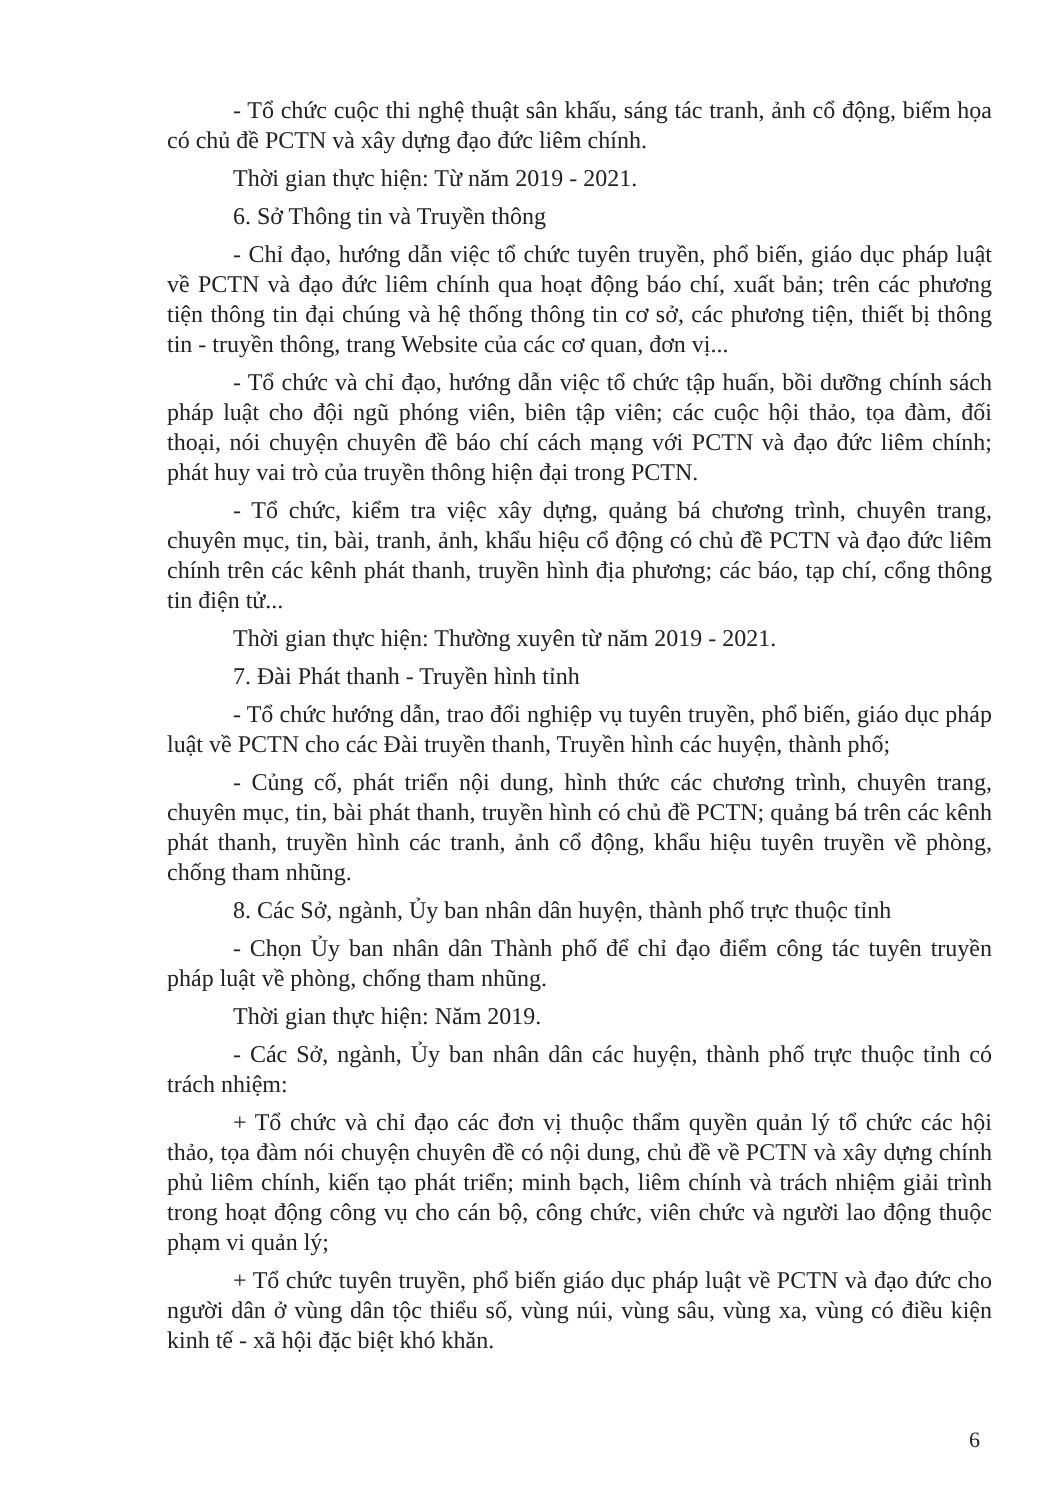- Tổ chức cuộc thi nghệ thuật sân khấu, sáng tác tranh, ảnh cổ động, biếm họa có chủ đề PCTN và xây dựng đạo đức liêm chính.
Thời gian thực hiện: Từ năm 2019 - 2021.
6. Sở Thông tin và Truyền thông
- Chỉ đạo, hướng dẫn việc tổ chức tuyên truyền, phổ biến, giáo dục pháp luật về PCTN và đạo đức liêm chính qua hoạt động báo chí, xuất bản; trên các phương tiện thông tin đại chúng và hệ thống thông tin cơ sở, các phương tiện, thiết bị thông tin - truyền thông, trang Website của các cơ quan, đơn vị...
- Tổ chức và chỉ đạo, hướng dẫn việc tổ chức tập huấn, bồi dưỡng chính sách pháp luật cho đội ngũ phóng viên, biên tập viên; các cuộc hội thảo, tọa đàm, đối thoại, nói chuyện chuyên đề báo chí cách mạng với PCTN và đạo đức liêm chính; phát huy vai trò của truyền thông hiện đại trong PCTN.
- Tổ chức, kiểm tra việc xây dựng, quảng bá chương trình, chuyên trang, chuyên mục, tin, bài, tranh, ảnh, khẩu hiệu cổ động có chủ đề PCTN và đạo đức liêm chính trên các kênh phát thanh, truyền hình địa phương; các báo, tạp chí, cổng thông tin điện tử...
Thời gian thực hiện: Thường xuyên từ năm 2019 - 2021.
7. Đài Phát thanh - Truyền hình tỉnh
- Tổ chức hướng dẫn, trao đổi nghiệp vụ tuyên truyền, phổ biến, giáo dục pháp luật về PCTN cho các Đài truyền thanh, Truyền hình các huyện, thành phố;
- Củng cố, phát triển nội dung, hình thức các chương trình, chuyên trang, chuyên mục, tin, bài phát thanh, truyền hình có chủ đề PCTN; quảng bá trên các kênh phát thanh, truyền hình các tranh, ảnh cổ động, khẩu hiệu tuyên truyền về phòng, chống tham nhũng.
8. Các Sở, ngành, Ủy ban nhân dân huyện, thành phố trực thuộc tỉnh
- Chọn Ủy ban nhân dân Thành phố để chỉ đạo điểm công tác tuyên truyền pháp luật về phòng, chống tham nhũng.
Thời gian thực hiện: Năm 2019.
- Các Sở, ngành, Ủy ban nhân dân các huyện, thành phố trực thuộc tỉnh có trách nhiệm:
+ Tổ chức và chỉ đạo các đơn vị thuộc thẩm quyền quản lý tổ chức các hội thảo, tọa đàm nói chuyện chuyên đề có nội dung, chủ đề về PCTN và xây dựng chính phủ liêm chính, kiến tạo phát triển; minh bạch, liêm chính và trách nhiệm giải trình trong hoạt động công vụ cho cán bộ, công chức, viên chức và người lao động thuộc phạm vi quản lý;
+ Tổ chức tuyên truyền, phổ biến giáo dục pháp luật về PCTN và đạo đức cho người dân ở vùng dân tộc thiểu số, vùng núi, vùng sâu, vùng xa, vùng có điều kiện kinh tế - xã hội đặc biệt khó khăn.
6